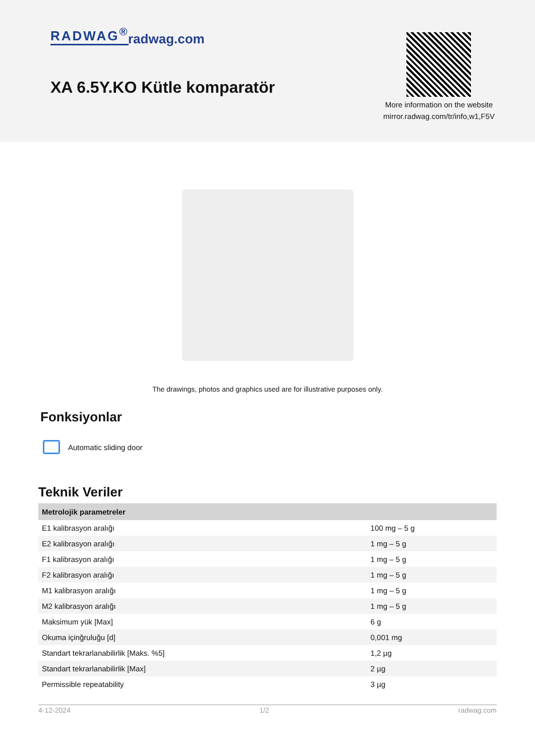RADWAG<sup>®</sup> radwag.com
XA 6.5Y.KO Kütle komparatör
More information on the website
mirror.radwag.com/tr/info,w1,F5V
The drawings, photos and graphics used are for illustrative purposes only.
Fonksiyonlar
Automatic sliding door
Teknik Veriler
| Metrolojik parametreler | |
| --- | --- |
| E1 kalibrasyon aralığı | 100 mg – 5 g |
| E2 kalibrasyon aralığı | 1 mg – 5 g |
| F1 kalibrasyon aralığı | 1 mg – 5 g |
| F2 kalibrasyon aralığı | 1 mg – 5 g |
| M1 kalibrasyon aralığı | 1 mg – 5 g |
| M2 kalibrasyon aralığı | 1 mg – 5 g |
| Maksimum yük [Max] | 6 g |
| Okuma içinğruluğu [d] | 0,001 mg |
| Standart tekrarlanabilirlik [Maks. %5] | 1,2 µg |
| Standart tekrarlanabilirlik [Max] | 2 µg |
| Permissible repeatability | 3 µg |
4-12-2024 1/2 radwag.com